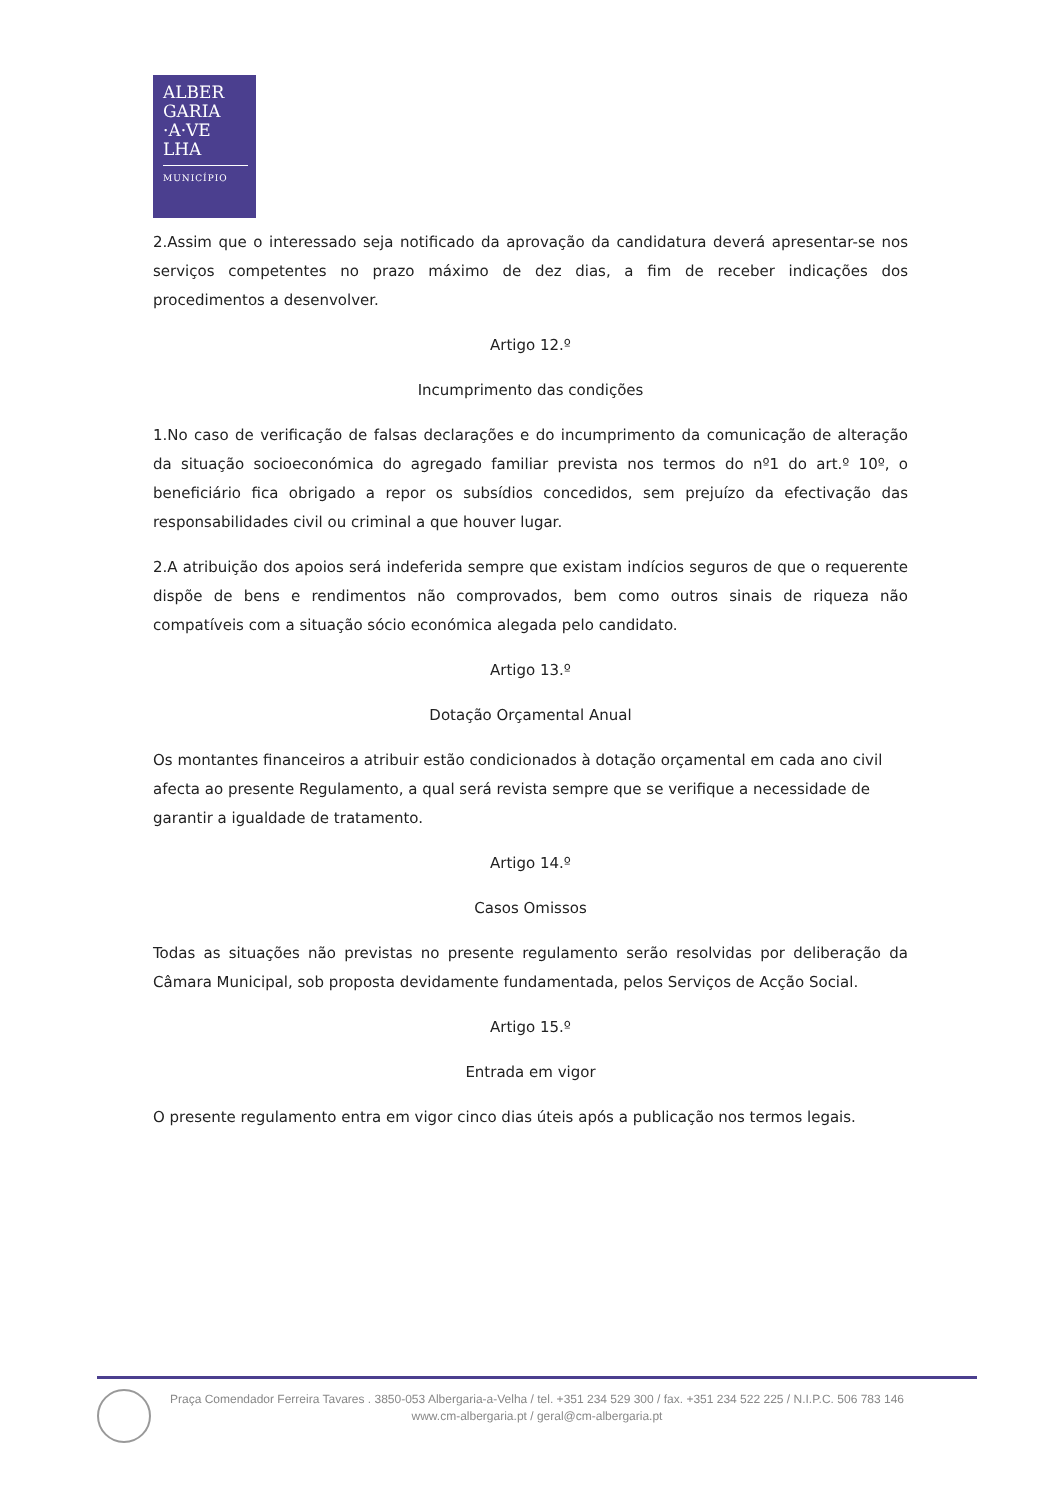ALBER
GARIA
·A·VE
LHA
MUNICÍPIO
2.Assim que o interessado seja notificado da aprovação da candidatura deverá apresentar-se nos serviços competentes no prazo máximo de dez dias, a fim de receber indicações dos procedimentos a desenvolver.
Artigo 12.º
Incumprimento das condições
1.No caso de verificação de falsas declarações e do incumprimento da comunicação de alteração da situação socioeconómica do agregado familiar prevista nos termos do nº1 do art.º 10º, o beneficiário fica obrigado a repor os subsídios concedidos, sem prejuízo da efectivação das responsabilidades civil ou criminal a que houver lugar.
2.A atribuição dos apoios será indeferida sempre que existam indícios seguros de que o requerente dispõe de bens e rendimentos não comprovados, bem como outros sinais de riqueza não compatíveis com a situação sócio económica alegada pelo candidato.
Artigo 13.º
Dotação Orçamental Anual
Os montantes financeiros a atribuir estão condicionados à dotação orçamental em cada ano civil afecta ao presente Regulamento, a qual será revista sempre que se verifique a necessidade de garantir a igualdade de tratamento.
Artigo 14.º
Casos Omissos
Todas as situações não previstas no presente regulamento serão resolvidas por deliberação da Câmara Municipal, sob proposta devidamente fundamentada, pelos Serviços de Acção Social.
Artigo 15.º
Entrada em vigor
O presente regulamento entra em vigor cinco dias úteis após a publicação nos termos legais.
Praça Comendador Ferreira Tavares . 3850-053 Albergaria-a-Velha / tel. +351 234 529 300 / fax. +351 234 522 225 / N.I.P.C. 506 783 146
www.cm-albergaria.pt / geral@cm-albergaria.pt